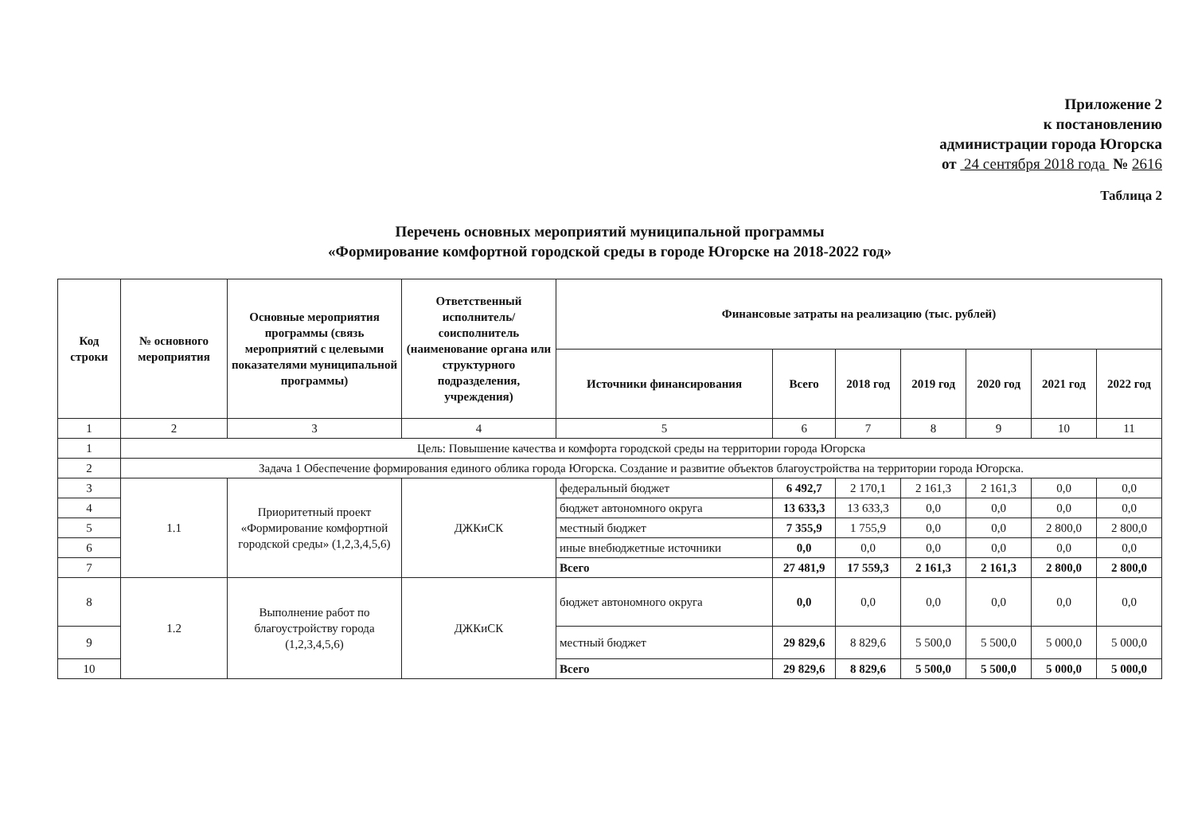Приложение 2
к постановлению
администрации города Югорска
от 24 сентября 2018 года № 2616
Таблица 2
Перечень основных мероприятий муниципальной программы
«Формирование комфортной городской среды в городе Югорске на 2018-2022 год»
| Код строки | № основного мероприятия | Основные мероприятия программы (связь мероприятий с целевыми показателями муниципальной программы) | Ответственный исполнитель/ соисполнитель (наименование органа или структурного подразделения, учреждения) | Финансовые затраты на реализацию (тыс. рублей) | | | | | | |
| --- | --- | --- | --- | --- | --- | --- | --- | --- | --- | --- |
| | | | | Источники финансирования | Всего | 2018 год | 2019 год | 2020 год | 2021 год | 2022 год |
| 1 | 2 | 3 | 4 | 5 | 6 | 7 | 8 | 9 | 10 | 11 |
| 1 | Цель: Повышение качества и комфорта городской среды на территории города Югорска | | | | | | | | | |
| 2 | Задача 1 Обеспечение формирования единого облика города Югорска. Создание и развитие объектов благоустройства на территории города Югорска. | | | | | | | | | |
| 3 | 1.1 | Приоритетный проект «Формирование комфортной городской среды» (1,2,3,4,5,6) | ДЖКиСК | федеральный бюджет | 6 492,7 | 2 170,1 | 2 161,3 | 2 161,3 | 0,0 | 0,0 |
| 4 | | | | бюджет автономного округа | 13 633,3 | 13 633,3 | 0,0 | 0,0 | 0,0 | 0,0 |
| 5 | | | | местный бюджет | 7 355,9 | 1 755,9 | 0,0 | 0,0 | 2 800,0 | 2 800,0 |
| 6 | | | | иные внебюджетные источники | 0,0 | 0,0 | 0,0 | 0,0 | 0,0 | 0,0 |
| 7 | | | | Всего | 27 481,9 | 17 559,3 | 2 161,3 | 2 161,3 | 2 800,0 | 2 800,0 |
| 8 | 1.2 | Выполнение работ по благоустройству города (1,2,3,4,5,6) | ДЖКиСК | бюджет автономного округа | 0,0 | 0,0 | 0,0 | 0,0 | 0,0 | 0,0 |
| 9 | | | | местный бюджет | 29 829,6 | 8 829,6 | 5 500,0 | 5 500,0 | 5 000,0 | 5 000,0 |
| 10 | | | | Всего | 29 829,6 | 8 829,6 | 5 500,0 | 5 500,0 | 5 000,0 | 5 000,0 |